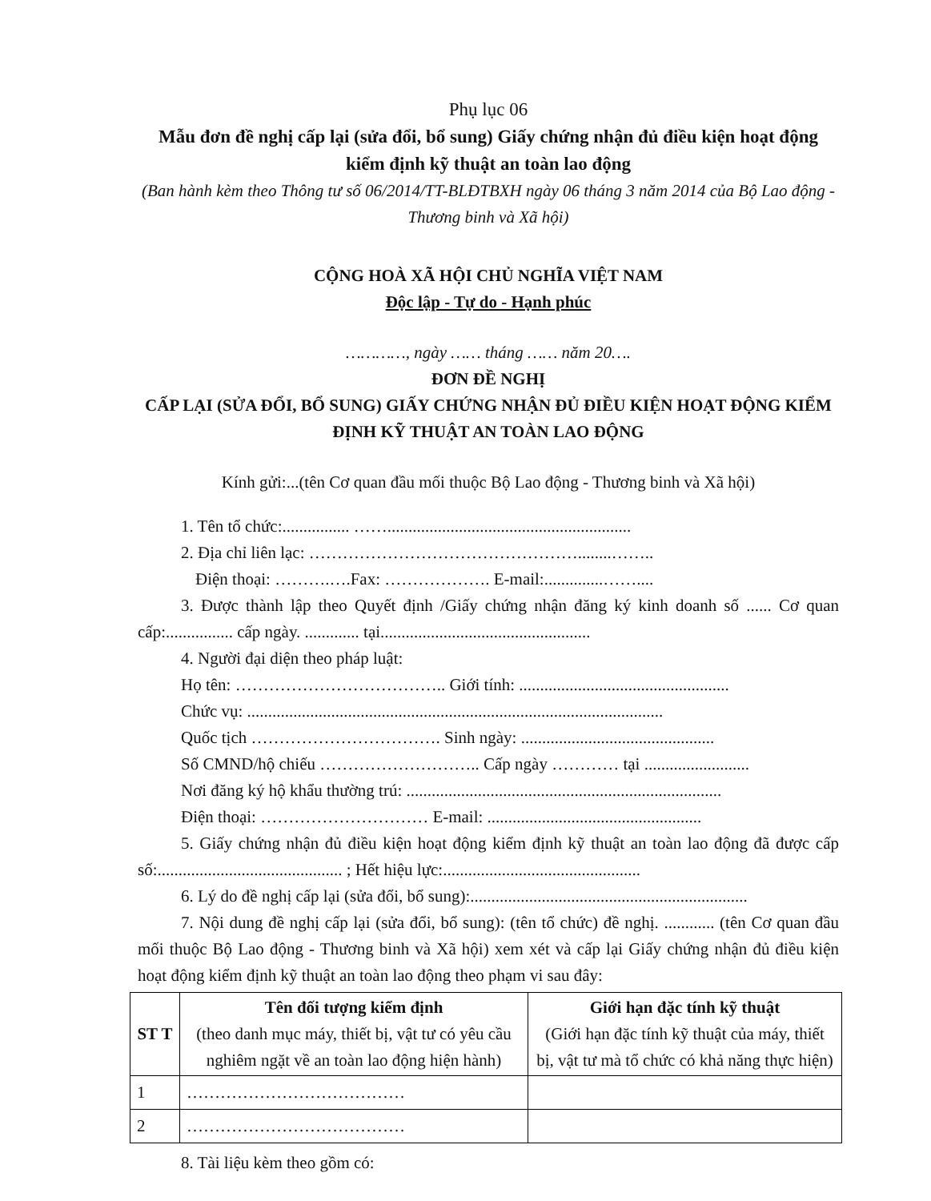Phụ lục 06
Mẫu đơn đề nghị cấp lại (sửa đổi, bổ sung) Giấy chứng nhận đủ điều kiện hoạt động kiểm định kỹ thuật an toàn lao động
(Ban hành kèm theo Thông tư số 06/2014/TT-BLĐTBXH ngày 06 tháng 3 năm 2014 của Bộ Lao động - Thương binh và Xã hội)
CỘNG HOÀ XÃ HỘI CHỦ NGHĨA VIỆT NAM
Độc lập - Tự do - Hạnh phúc
…………, ngày …… tháng …… năm 20….
ĐƠN ĐỀ NGHỊ
CẤP LẠI (SỬA ĐỔI, BỔ SUNG) GIẤY CHỨNG NHẬN ĐỦ ĐIỀU KIỆN HOẠT ĐỘNG KIỂM ĐỊNH KỸ THUẬT AN TOÀN LAO ĐỘNG
Kính gửi:...(tên Cơ quan đầu mối thuộc Bộ Lao động - Thương binh và Xã hội)
1. Tên tổ chức:................ ……..........................................................
2. Địa chỉ liên lạc: …………………………………………........……..
Điện thoại: ……….….Fax: ………………. E-mail:..............……....
3. Được thành lập theo Quyết định /Giấy chứng nhận đăng ký kinh doanh số ...... Cơ quan cấp:................ cấp ngày. ............. tại..................................................
4. Người đại diện theo pháp luật:
Họ tên: ……………………………….. Giới tính: ..................................................
Chức vụ: ...................................................................................................
Quốc tịch ……………………………. Sinh ngày: ..............................................
Số CMND/hộ chiếu ……………………….. Cấp ngày ………… tại .........................
Nơi đăng ký hộ khẩu thường trú: ...........................................................................
Điện thoại: ………………………… E-mail: ...................................................
5. Giấy chứng nhận đủ điều kiện hoạt động kiểm định kỹ thuật an toàn lao động đã được cấp số:............................................ ; Hết hiệu lực:...............................................
6. Lý do đề nghị cấp lại (sửa đổi, bổ sung):..................................................................
7. Nội dung đề nghị cấp lại (sửa đổi, bổ sung): (tên tổ chức) đề nghị. ............ (tên Cơ quan đầu mối thuộc Bộ Lao động - Thương binh và Xã hội) xem xét và cấp lại Giấy chứng nhận đủ điều kiện hoạt động kiểm định kỹ thuật an toàn lao động theo phạm vi sau đây:
| ST T | Tên đối tượng kiểm định (theo danh mục máy, thiết bị, vật tư có yêu cầu nghiêm ngặt về an toàn lao động hiện hành) | Giới hạn đặc tính kỹ thuật (Giới hạn đặc tính kỹ thuật của máy, thiết bị, vật tư mà tổ chức có khả năng thực hiện) |
| --- | --- | --- |
| 1 | ………………………………… | |
| 2 | ………………………………… | |
8. Tài liệu kèm theo gồm có: